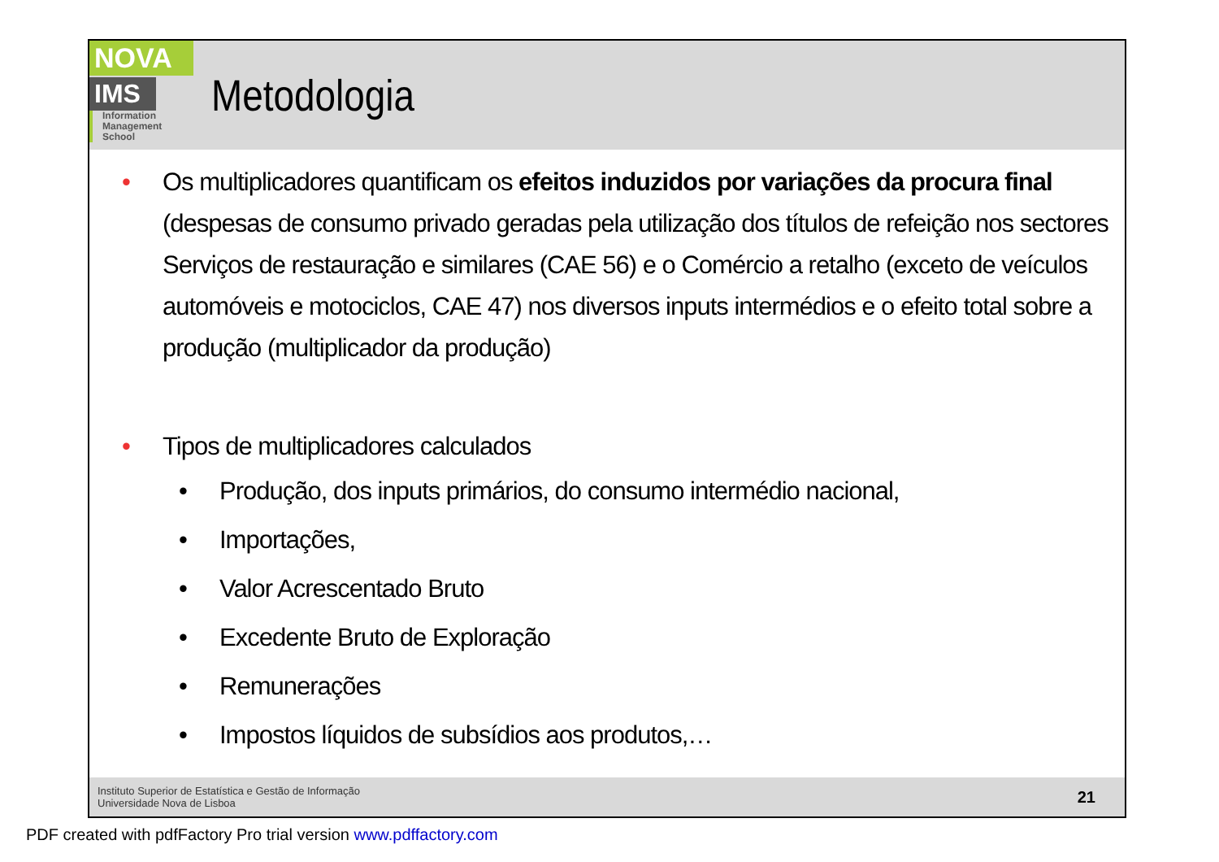NOVA
IMS
Information
Management
School
Metodologia
• Os multiplicadores quantificam os efeitos induzidos por variações da procura final (despesas de consumo privado geradas pela utilização dos títulos de refeição nos sectores Serviços de restauração e similares (CAE 56) e o Comércio a retalho (exceto de veículos automóveis e motociclos, CAE 47) nos diversos inputs intermédios e o efeito total sobre a produção (multiplicador da produção)
• Tipos de multiplicadores calculados
• Produção, dos inputs primários, do consumo intermédio nacional,
• Importações,
• Valor Acrescentado Bruto
• Excedente Bruto de Exploração
• Remunerações
• Impostos líquidos de subsídios aos produtos,…
Instituto Superior de Estatística e Gestão de Informação
Universidade Nova de Lisboa
21
PDF created with pdfFactory Pro trial version www.pdffactory.com